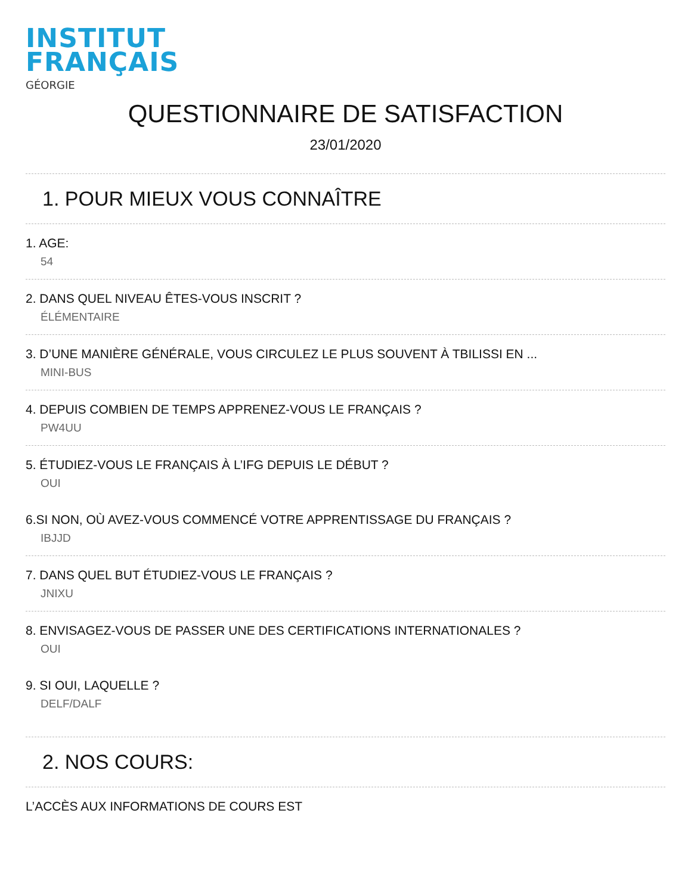INSTITUT
FRANÇAIS
GÉORGIE
QUESTIONNAIRE DE SATISFACTION
23/01/2020
1. POUR MIEUX VOUS CONNAÎTRE
1. AGE:
54
2. DANS QUEL NIVEAU ÊTES-VOUS INSCRIT ?
ÉLÉMENTAIRE
3. D’UNE MANIÈRE GÉNÉRALE, VOUS CIRCULEZ LE PLUS SOUVENT À TBILISSI EN ...
MINI-BUS
4. DEPUIS COMBIEN DE TEMPS APPRENEZ-VOUS LE FRANÇAIS ?
PW4UU
5. ÉTUDIEZ-VOUS LE FRANÇAIS À L’IFG DEPUIS LE DÉBUT ?
OUI
6.SI NON, OÙ AVEZ-VOUS COMMENCÉ VOTRE APPRENTISSAGE DU FRANÇAIS ?
IBJJD
7. DANS QUEL BUT ÉTUDIEZ-VOUS LE FRANÇAIS ?
JNIXU
8. ENVISAGEZ-VOUS DE PASSER UNE DES CERTIFICATIONS INTERNATIONALES ?
OUI
9. SI OUI, LAQUELLE ?
DELF/DALF
2. NOS COURS:
L’ACCÈS AUX INFORMATIONS DE COURS EST